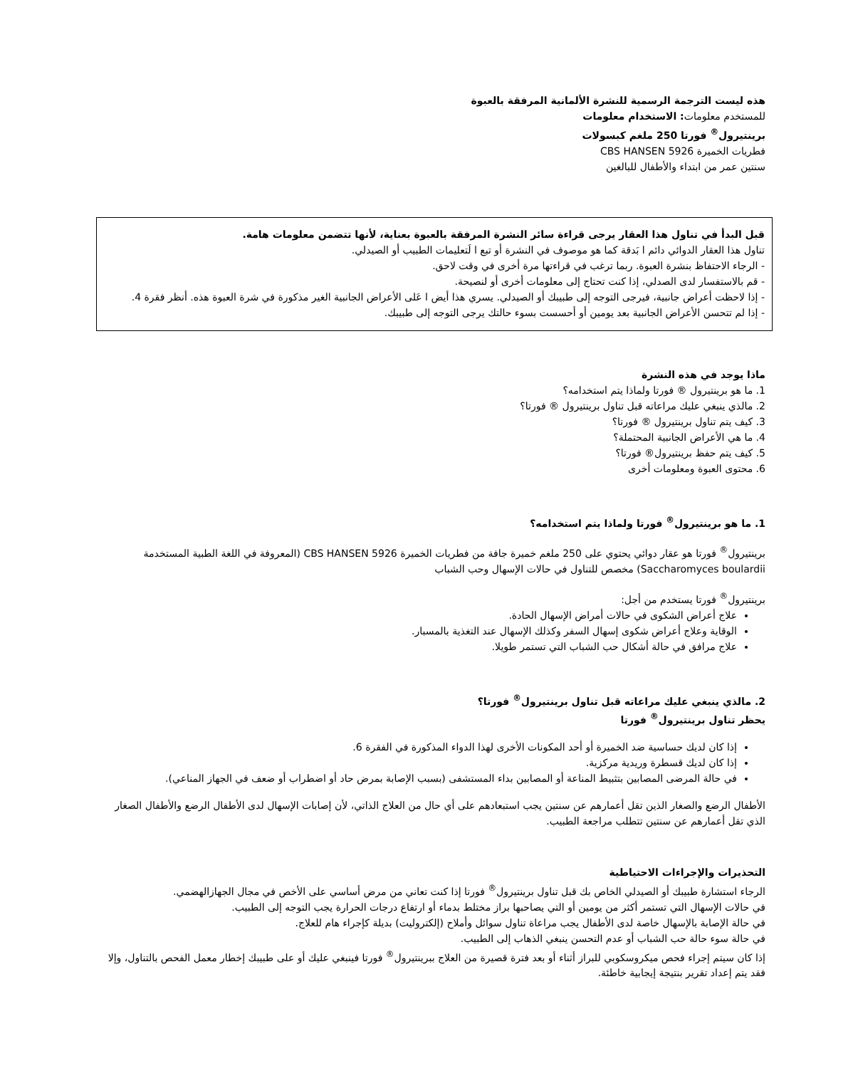هذه ليست الترجمة الرسمية للنشرة الألمانية المرفقة بالعبوة
للمستخدم معلومات: الاستخدام معلومات
برينتيرول<sup>®</sup> فورتا 250 ملغم كبسولات
فطريات الخميرة CBS HANSEN 5926
سنتين عمر من ابتداء والأطفال للبالغين
قبل البدأ في تناول هذا العقار يرجى قراءة سائر النشرة المرفقة بالعبوة بعناية، لأنها تتضمن معلومات هامة.
تناول هذا العقار الدوائي دائم ا بَدقة كما هو موصوف في النشرة أو تبع ا لَتعليمات الطبيب أو الصيدلي.
- الرجاء الاحتفاظ بنشرة العبوة. ربما ترغب في قراءتها مرة أخرى في وقت لاحق.
- قم بالاستفسار لدى الصدلي، إذا كنت تحتاج إلى معلومات أخرى أو لنصيحة.
- إذا لاحظت أعراض جانبية، فيرجى التوجه إلى طبيبك أو الصيدلي. يسري هذا أيض ا عَلى الأعراض الجانبية الغير مذكورة في شرة العبوة هذه. أنظر فقرة 4.
- إذا لم تتحسن الأعراض الجانبية بعد يومين أو أحسست بسوء حالتك يرجى التوجه إلى طبيبك.
ماذا يوجد في هذه النشرة
1. ما هو برينتيرول ® فورتا ولماذا يتم استخدامه؟
2. مالذي ينبغي عليك مراعاته قبل تناول برينتيرول ® فورتا؟
3. كيف يتم تناول برينتيرول ® فورتا؟
4. ما هي الأعراض الجانبية المحتملة؟
5. كيف يتم حفظ برينتيرول® فورتا؟
6. محتوى العبوة ومعلومات أخرى
1. ما هو برينتيرول<sup>®</sup> فورتا ولماذا يتم استخدامه؟
برينتيرول<sup>®</sup> فورتا هو عقار دوائي يحتوي على 250 ملغم خميرة جافة من فطريات الخميرة CBS HANSEN 5926 (المعروفة في اللغة الطبية المستخدمة Saccharomyces boulardii) مخصص للتناول في حالات الإسهال وحب الشباب
برينتيرول<sup>®</sup> فورتا يستخدم من أجل:
علاج أعراض الشكوى في حالات أمراض الإسهال الحادة.
الوقاية وعلاج أعراض شكوى إسهال السفر وكذلك الإسهال عند التغذية بالمسبار.
علاج مرافق في حالة أشكال حب الشباب التي تستمر طويلا.
2. مالذي ينبغي عليك مراعاته قبل تناول برينتيرول<sup>®</sup> فورتا؟
يحظر تناول برينتيرول<sup>®</sup> فورتا
إذا كان لديك حساسية ضد الخميرة أو أحد المكونات الأخرى لهذا الدواء المذكورة في الفقرة 6.
إذا كان لديك قسطرة وريدية مركزية.
في حالة المرضى المصابين بتثبيط المناعة أو المصابين بداء المستشفى (بسبب الإصابة بمرض حاد أو اضطراب أو ضعف في الجهاز المناعي).
الأطفال الرضع والصغار الذين تقل أعمارهم عن سنتين يجب استبعادهم على أي حال من العلاج الذاتي، لأن إصابات الإسهال لدى الأطفال الرضع والأطفال الصغار الذي تقل أعمارهم عن سنتين تتطلب مراجعة الطبيب.
التحذيرات والإجراءات الاحتياطية
الرجاء استشارة طبيبك أو الصيدلي الخاص بك قبل تناول برينتيرول<sup>®</sup> فورتا إذا كنت تعاني من مرض أساسي على الأخص في مجال الجهازالهضمي.
في حالات الإسهال التي تستمر أكثر من يومين أو التي يصاحبها براز مختلط بدماء أو ارتفاع درجات الحرارة يجب التوجه إلى الطبيب.
في حالة الإصابة بالإسهال خاصة لدى الأطفال يجب مراعاة تناول سوائل وأملاح (إلكتروليت) بديلة كإجراء هام للعلاج.
في حالة سوء حالة حب الشباب أو عدم التحسن ينبغي الذهاب إلى الطبيب.
إذا كان سيتم إجراء فحص ميكروسكوبي للبراز أثناء أو بعد فترة قصيرة من العلاج ببرينتيرول<sup>®</sup> فورتا فينبغي عليك أو على طبيبك إخطار معمل الفحص بالتناول، وإلا فقد يتم إعداد تقرير بنتيجة إيجابية خاطئة.